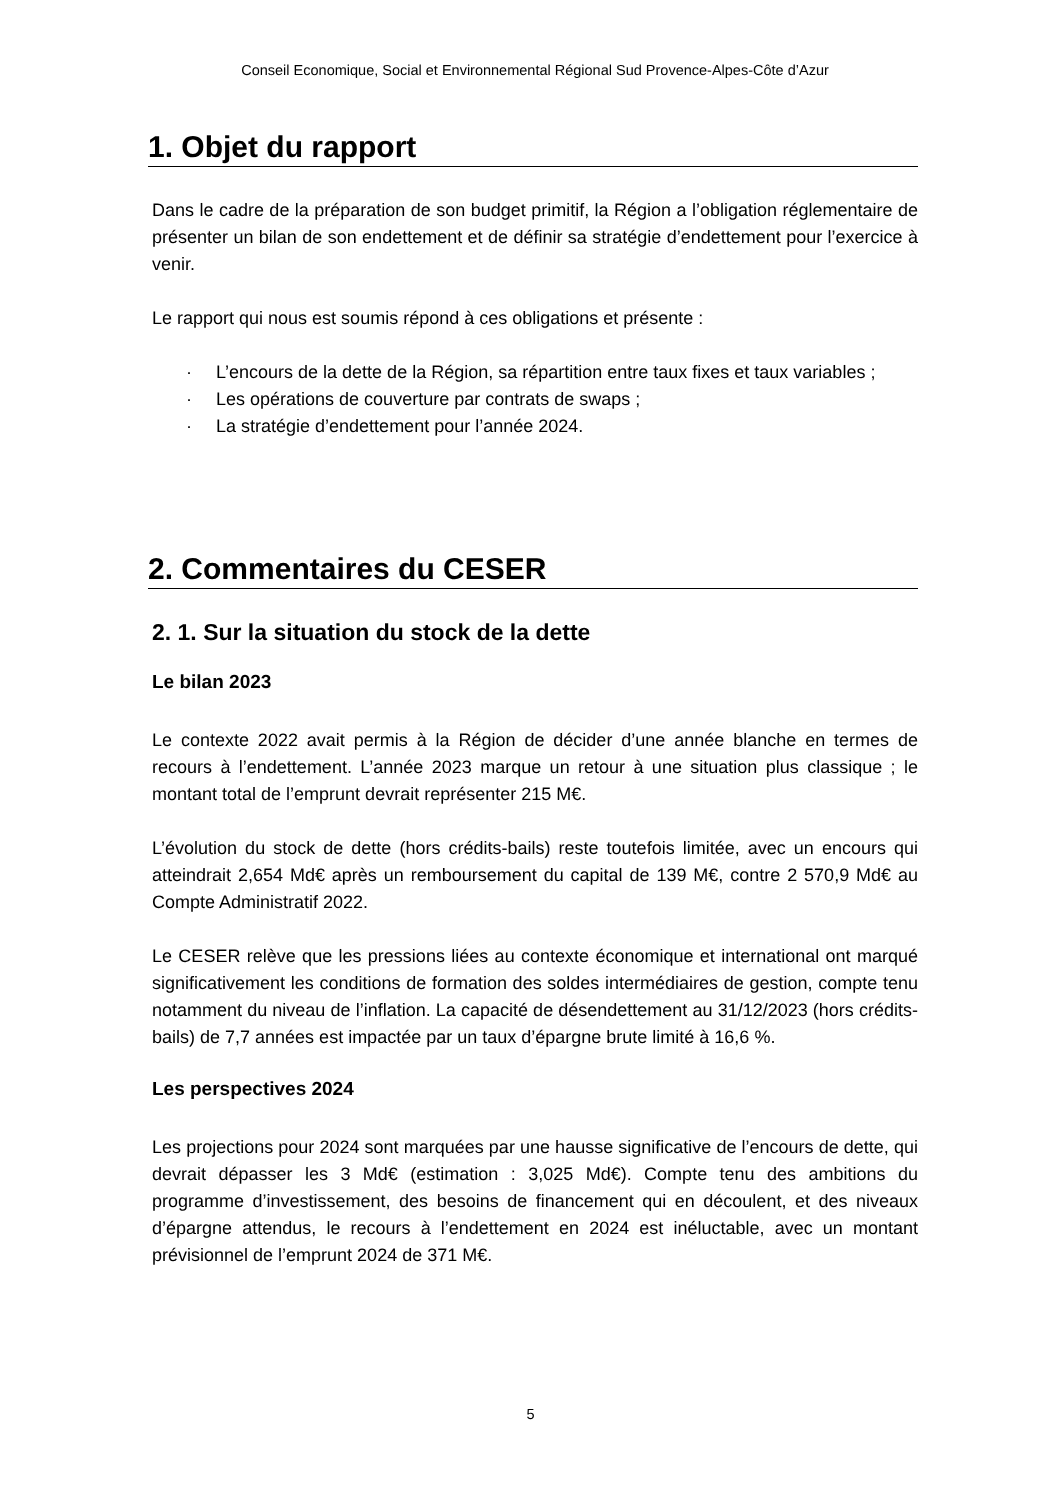Conseil Economique, Social et Environnemental Régional Sud Provence-Alpes-Côte d’Azur
1. Objet du rapport
Dans le cadre de la préparation de son budget primitif, la Région a l’obligation réglementaire de présenter un bilan de son endettement et de définir sa stratégie d’endettement pour l’exercice à venir.
Le rapport qui nous est soumis répond à ces obligations et présente :
· L’encours de la dette de la Région, sa répartition entre taux fixes et taux variables ;
· Les opérations de couverture par contrats de swaps ;
· La stratégie d’endettement pour l’année 2024.
2. Commentaires du CESER
2. 1. Sur la situation du stock de la dette
Le bilan 2023
Le contexte 2022 avait permis à la Région de décider d’une année blanche en termes de recours à l’endettement. L’année 2023 marque un retour à une situation plus classique ; le montant total de l’emprunt devrait représenter 215 M€.
L’évolution du stock de dette (hors crédits-bails) reste toutefois limitée, avec un encours qui atteindrait 2,654 Md€ après un remboursement du capital de 139 M€, contre 2 570,9 Md€ au Compte Administratif 2022.
Le CESER relève que les pressions liées au contexte économique et international ont marqué significativement les conditions de formation des soldes intermédiaires de gestion, compte tenu notamment du niveau de l’inflation. La capacité de désendettement au 31/12/2023 (hors crédits-bails) de 7,7 années est impactée par un taux d’épargne brute limité à 16,6 %.
Les perspectives 2024
Les projections pour 2024 sont marquées par une hausse significative de l’encours de dette, qui devrait dépasser les 3 Md€ (estimation : 3,025 Md€). Compte tenu des ambitions du programme d’investissement, des besoins de financement qui en découlent, et des niveaux d’épargne attendus, le recours à l’endettement en 2024 est inéluctable, avec un montant prévisionnel de l’emprunt 2024 de 371 M€.
5